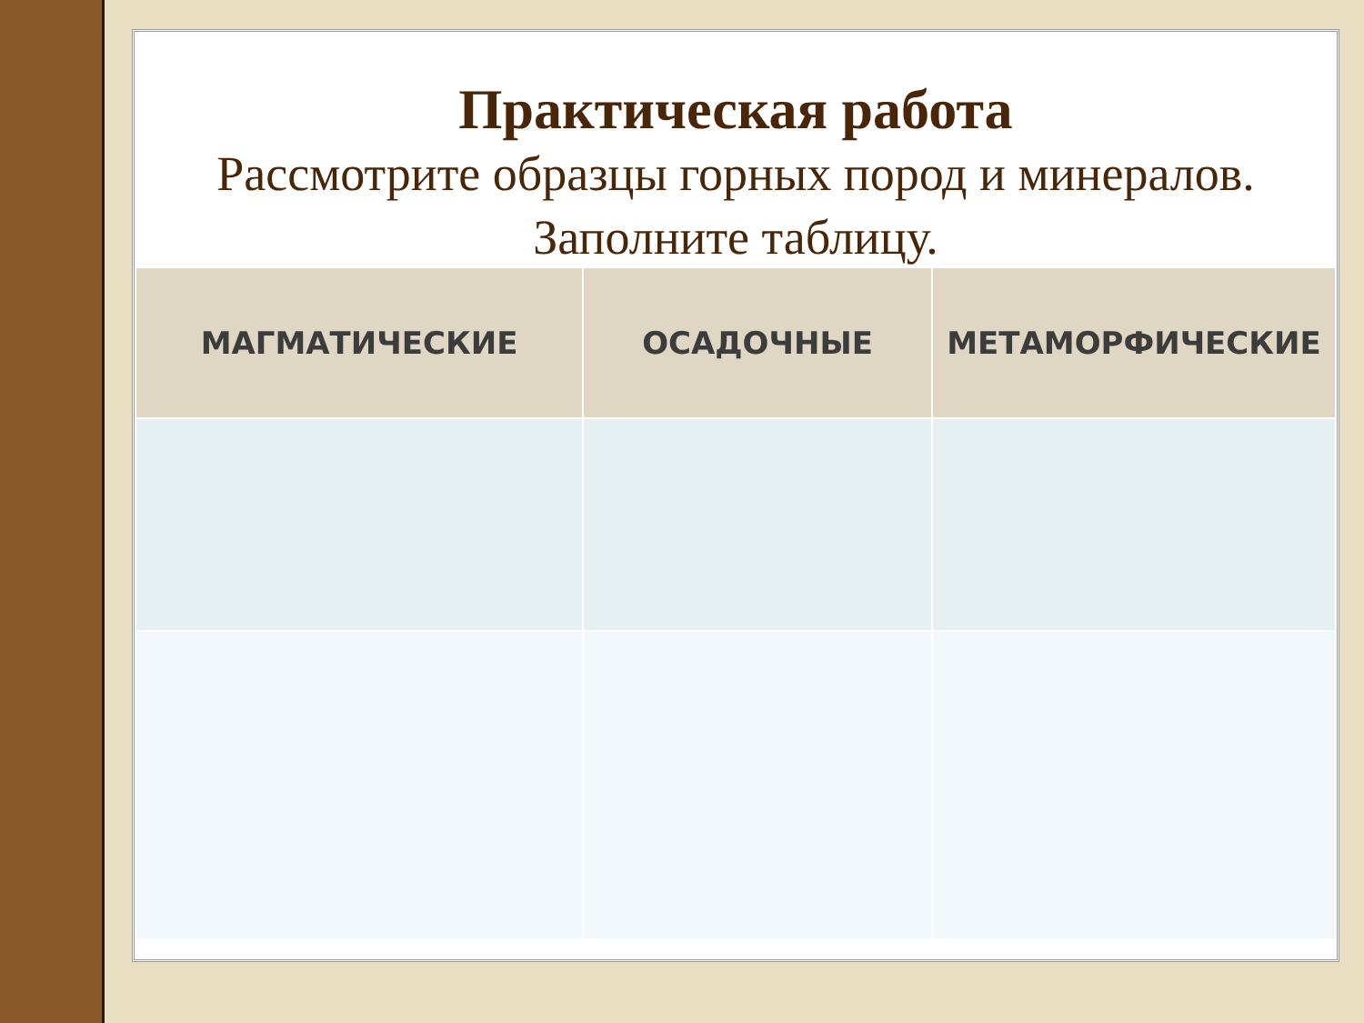Практическая работа
Рассмотрите образцы горных пород и минералов.
Заполните таблицу.
| МАГМАТИЧЕСКИЕ | ОСАДОЧНЫЕ | МЕТАМОРФИЧЕСКИЕ |
| --- | --- | --- |